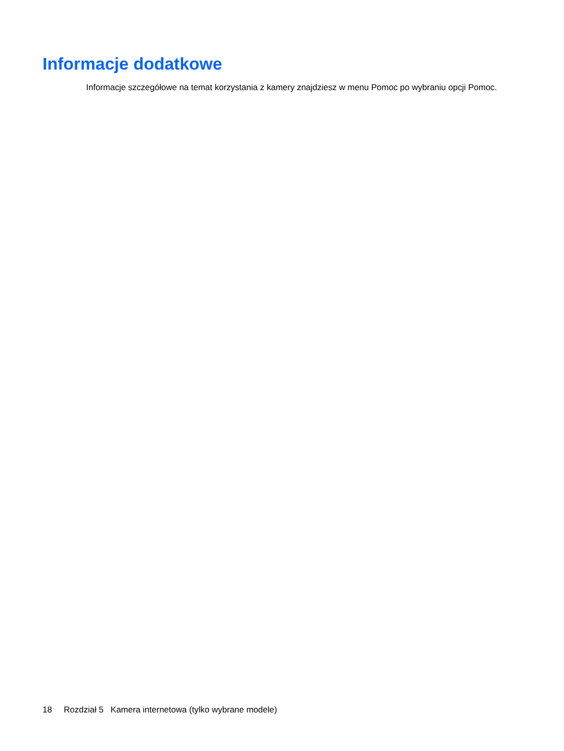Informacje dodatkowe
Informacje szczegółowe na temat korzystania z kamery znajdziesz w menu Pomoc po wybraniu opcji Pomoc.
18 Rozdział 5 Kamera internetowa (tylko wybrane modele)